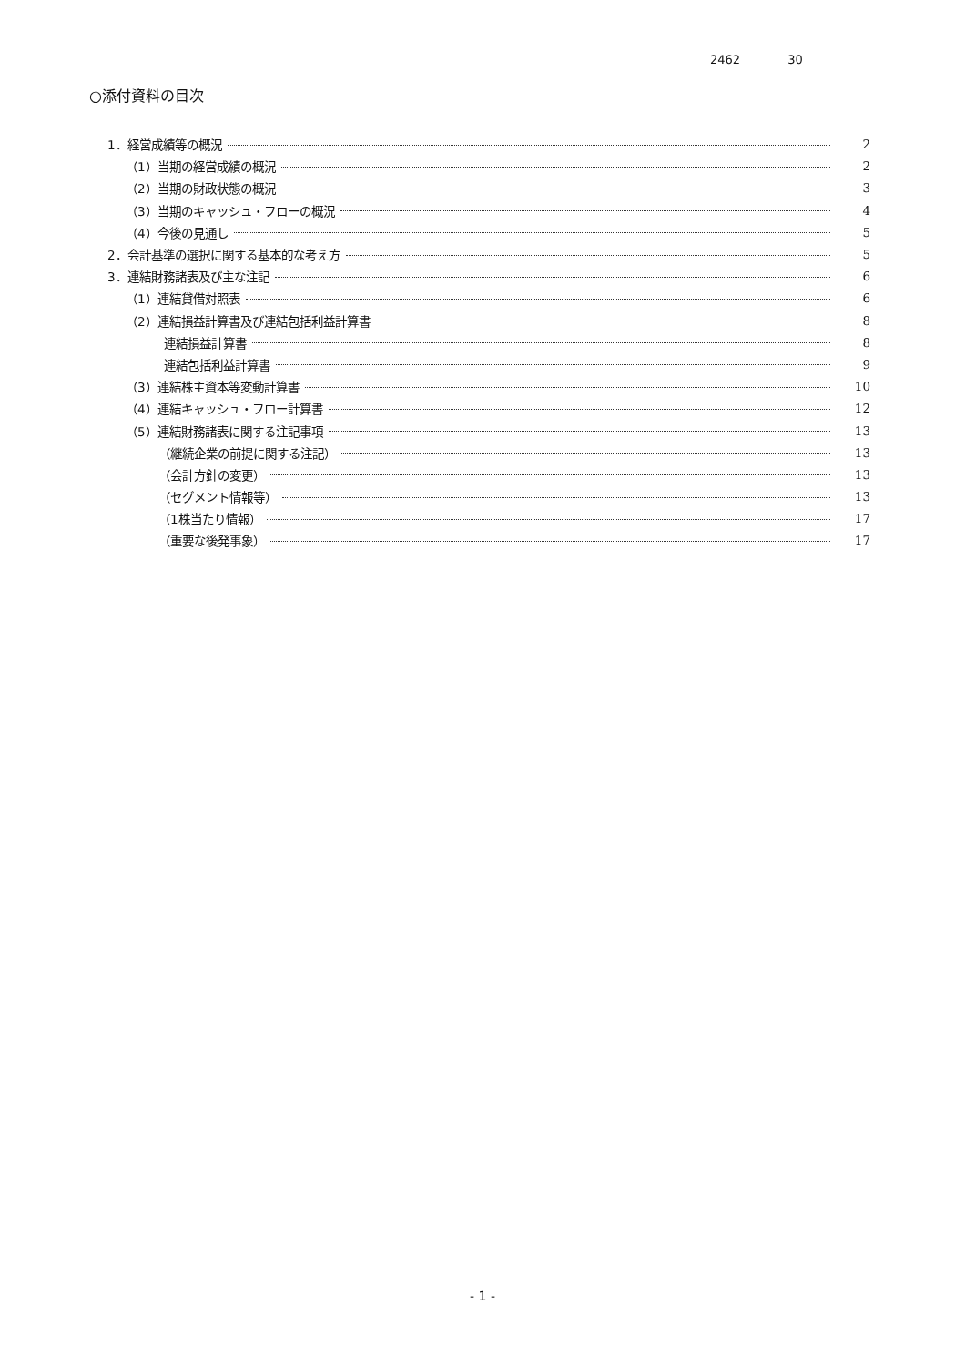2462 30
○添付資料の目次
1．経営成績等の概況 2
（1）当期の経営成績の概況 2
（2）当期の財政状態の概況 3
（3）当期のキャッシュ・フローの概況 4
（4）今後の見通し 5
2．会計基準の選択に関する基本的な考え方 5
3．連結財務諸表及び主な注記 6
（1）連結貸借対照表 6
（2）連結損益計算書及び連結包括利益計算書 8
連結損益計算書 8
連結包括利益計算書 9
（3）連結株主資本等変動計算書 10
（4）連結キャッシュ・フロー計算書 12
（5）連結財務諸表に関する注記事項 13
（継続企業の前提に関する注記） 13
（会計方針の変更） 13
（セグメント情報等） 13
（1株当たり情報） 17
（重要な後発事象） 17
- 1 -